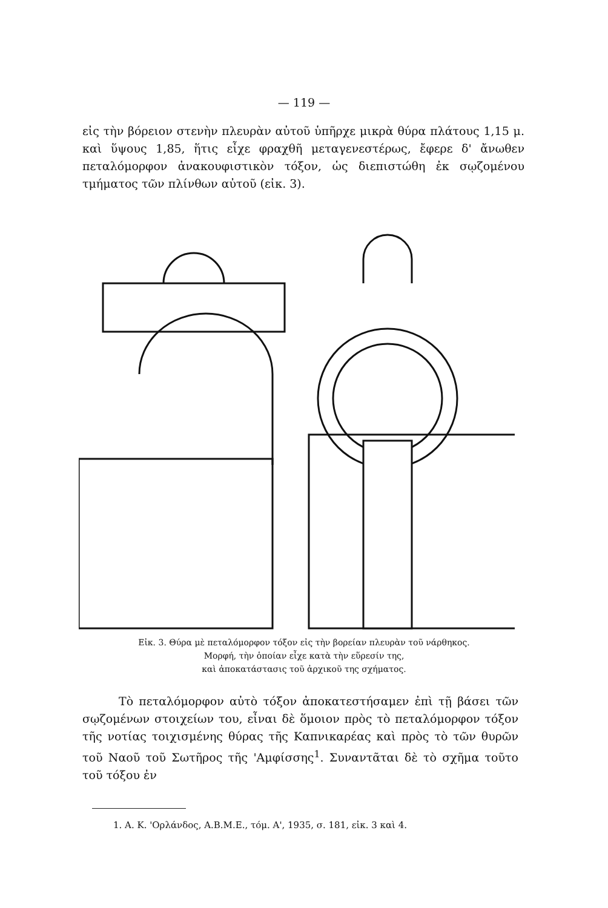— 119 —
εἰς τὴν βόρειον στενὴν πλευρὰν αὐτοῦ ὑπῆρχε μικρὰ θύρα πλάτους 1,15 μ. καὶ ὕψους 1,85, ἥτις εἶχε φραχθῆ μεταγενεστέρως, ἔφερε δ' ἄνωθεν πεταλόμορφον ἀνακουφιστικὸν τόξον, ὡς διεπιστώθη ἐκ σῳζομένου τμήματος τῶν πλίνθων αὐτοῦ (εἰκ. 3).
Εἰκ. 3. Θύρα μὲ πεταλόμορφον τόξον εἰς τὴν βορείαν πλευρὰν τοῦ νάρθηκος.
Μορφή, τὴν ὁποίαν εἶχε κατὰ τὴν εὕρεσίν της,
καὶ ἀποκατάστασις τοῦ ἀρχικοῦ της σχήματος.
Τὸ πεταλόμορφον αὐτὸ τόξον ἀποκατεστήσαμεν ἐπὶ τῇ βάσει τῶν σῳζομένων στοιχείων του, εἶναι δὲ ὅμοιον πρὸς τὸ πεταλόμορφον τόξον τῆς νοτίας τοιχισμένης θύρας τῆς Καπνικαρέας καὶ πρὸς τὸ τῶν θυρῶν τοῦ Ναοῦ τοῦ Σωτῆρος τῆς 'Αμφίσσης<sup>1</sup>. Συναντᾶται δὲ τὸ σχῆμα τοῦτο τοῦ τόξου ἐν
1. Α. Κ. 'Ορλάνδος, Α.Β.Μ.Ε., τόμ. Α', 1935, σ. 181, εἰκ. 3 καὶ 4.